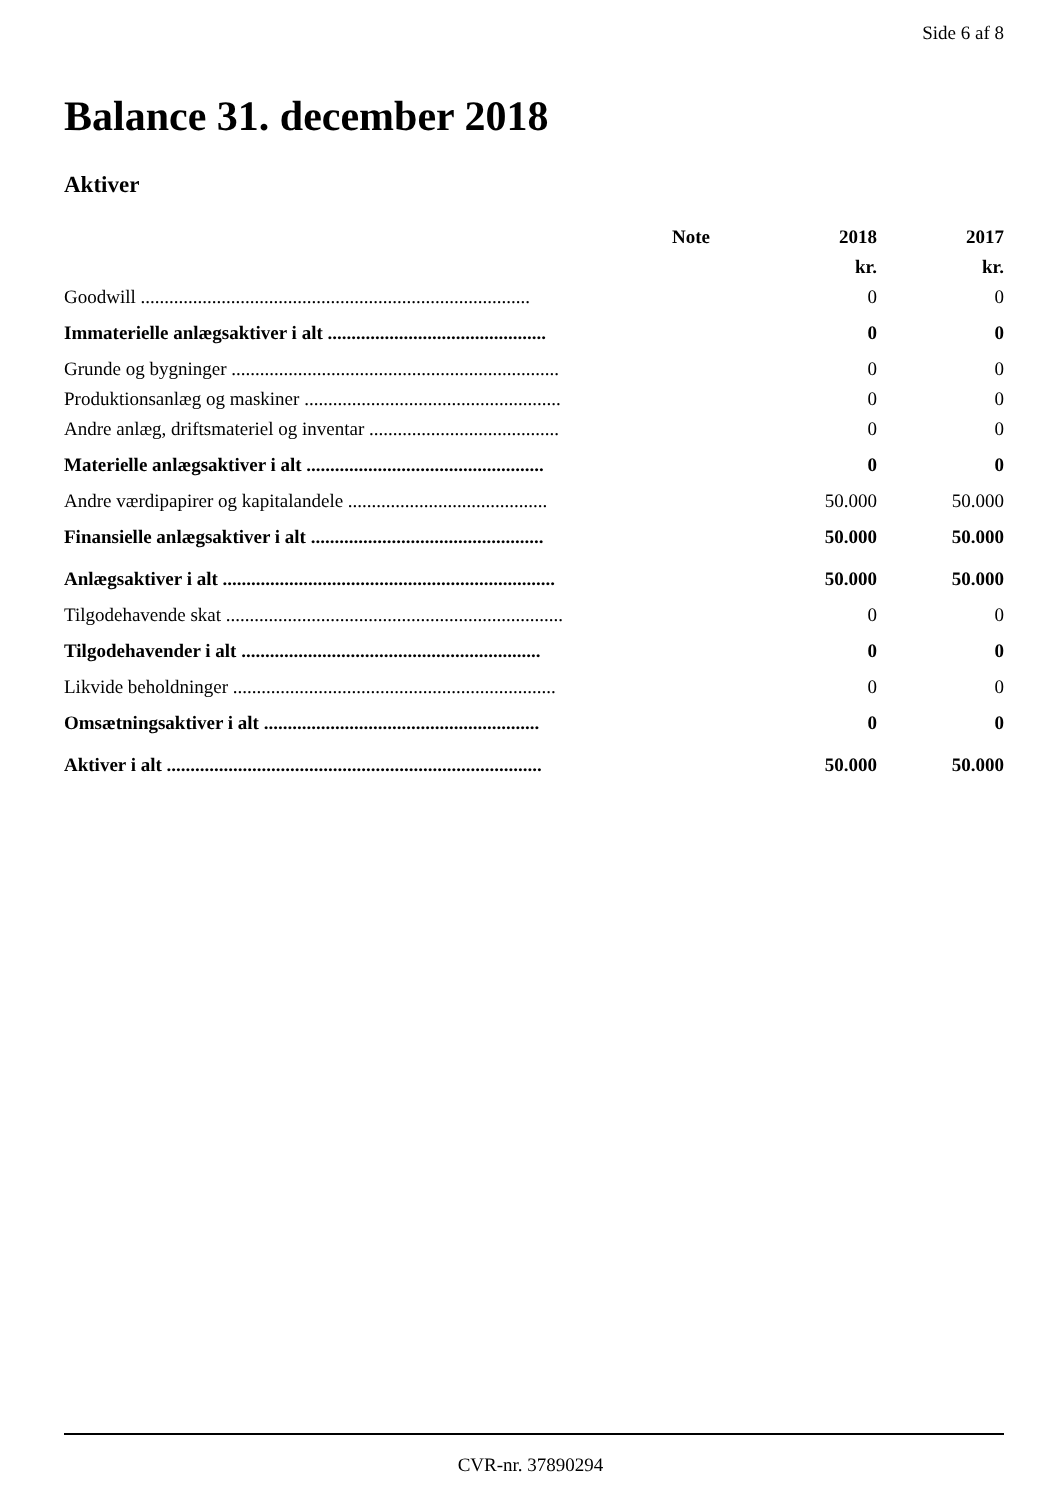Side 6 af 8
Balance 31. december 2018
Aktiver
| | Note | 2018 | 2017 |
| --- | --- | --- | --- |
| | | kr. | kr. |
| Goodwill .................................................................................. | | 0 | 0 |
| Immaterielle anlægsaktiver i alt .............................................. | | 0 | 0 |
| Grunde og bygninger ..................................................................... | | 0 | 0 |
| Produktionsanlæg og maskiner ...................................................... | | 0 | 0 |
| Andre anlæg, driftsmateriel og inventar ........................................ | | 0 | 0 |
| Materielle anlægsaktiver i alt .................................................. | | 0 | 0 |
| Andre værdipapirer og kapitalandele .......................................... | | 50.000 | 50.000 |
| Finansielle anlægsaktiver i alt ................................................. | | 50.000 | 50.000 |
| Anlægsaktiver i alt ...................................................................... | | 50.000 | 50.000 |
| Tilgodehavende skat ....................................................................... | | 0 | 0 |
| Tilgodehavender i alt ............................................................... | | 0 | 0 |
| Likvide beholdninger .................................................................... | | 0 | 0 |
| Omsætningsaktiver i alt .......................................................... | | 0 | 0 |
| Aktiver i alt ............................................................................... | | 50.000 | 50.000 |
CVR-nr. 37890294